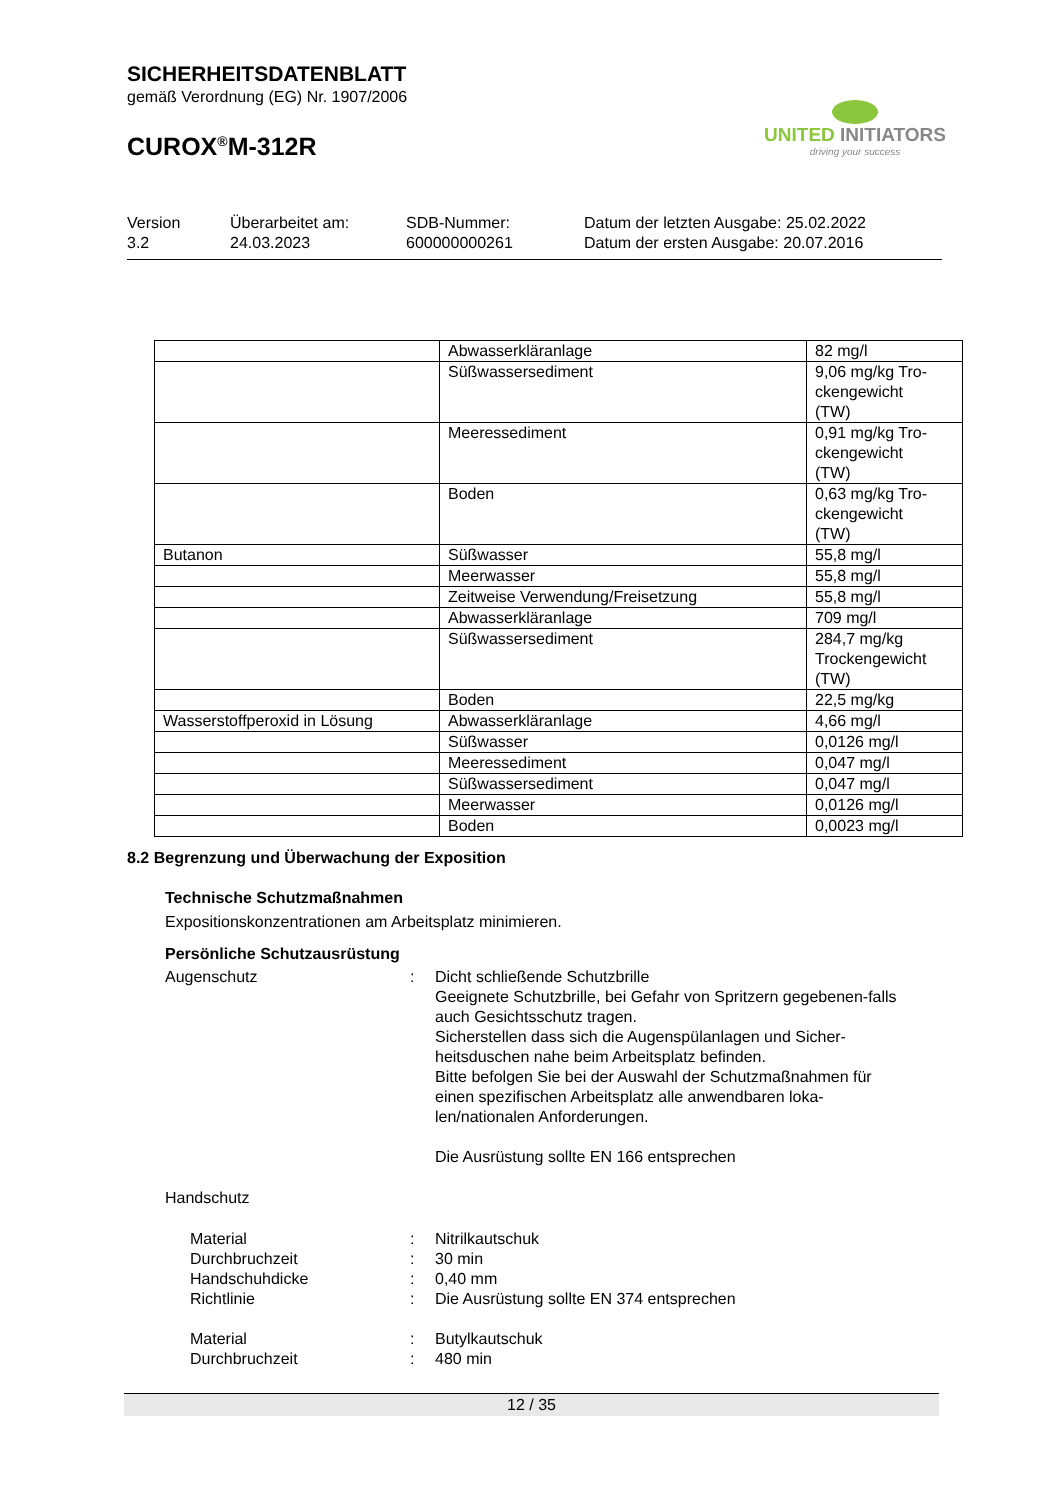SICHERHEITSDATENBLATT
gemäß Verordnung (EG) Nr. 1907/2006
CUROX<sup>®</sup>M-312R
UNITED INITIATORS
driving your success
Version
3.2
Überarbeitet am:
24.03.2023
SDB-Nummer:
600000000261
Datum der letzten Ausgabe: 25.02.2022
Datum der ersten Ausgabe: 20.07.2016
| | Abwasserkläranlage | 82 mg/l |
| | Süßwassersediment | 9,06 mg/kg Tro- ckengewicht (TW) |
| | Meeressediment | 0,91 mg/kg Tro- ckengewicht (TW) |
| | Boden | 0,63 mg/kg Tro- ckengewicht (TW) |
| Butanon | Süßwasser | 55,8 mg/l |
| | Meerwasser | 55,8 mg/l |
| | Zeitweise Verwendung/Freisetzung | 55,8 mg/l |
| | Abwasserkläranlage | 709 mg/l |
| | Süßwassersediment | 284,7 mg/kg Trockengewicht (TW) |
| | Boden | 22,5 mg/kg |
| Wasserstoffperoxid in Lösung | Abwasserkläranlage | 4,66 mg/l |
| | Süßwasser | 0,0126 mg/l |
| | Meeressediment | 0,047 mg/l |
| | Süßwassersediment | 0,047 mg/l |
| | Meerwasser | 0,0126 mg/l |
| | Boden | 0,0023 mg/l |
8.2 Begrenzung und Überwachung der Exposition
Technische Schutzmaßnahmen
Expositionskonzentrationen am Arbeitsplatz minimieren.
Persönliche Schutzausrüstung
Augenschutz : Dicht schließende Schutzbrille
Geeignete Schutzbrille, bei Gefahr von Spritzern gegebenen-falls auch Gesichtsschutz tragen.
Sicherstellen dass sich die Augenspülanlagen und Sicher-heitsduschen nahe beim Arbeitsplatz befinden.
Bitte befolgen Sie bei der Auswahl der Schutzmaßnahmen für einen spezifischen Arbeitsplatz alle anwendbaren loka-len/nationalen Anforderungen.
Die Ausrüstung sollte EN 166 entsprechen
Handschutz
Material : Nitrilkautschuk
Durchbruchzeit : 30 min
Handschuhdicke : 0,40 mm
Richtlinie : Die Ausrüstung sollte EN 374 entsprechen
Material : Butylkautschuk
Durchbruchzeit : 480 min
12 / 35